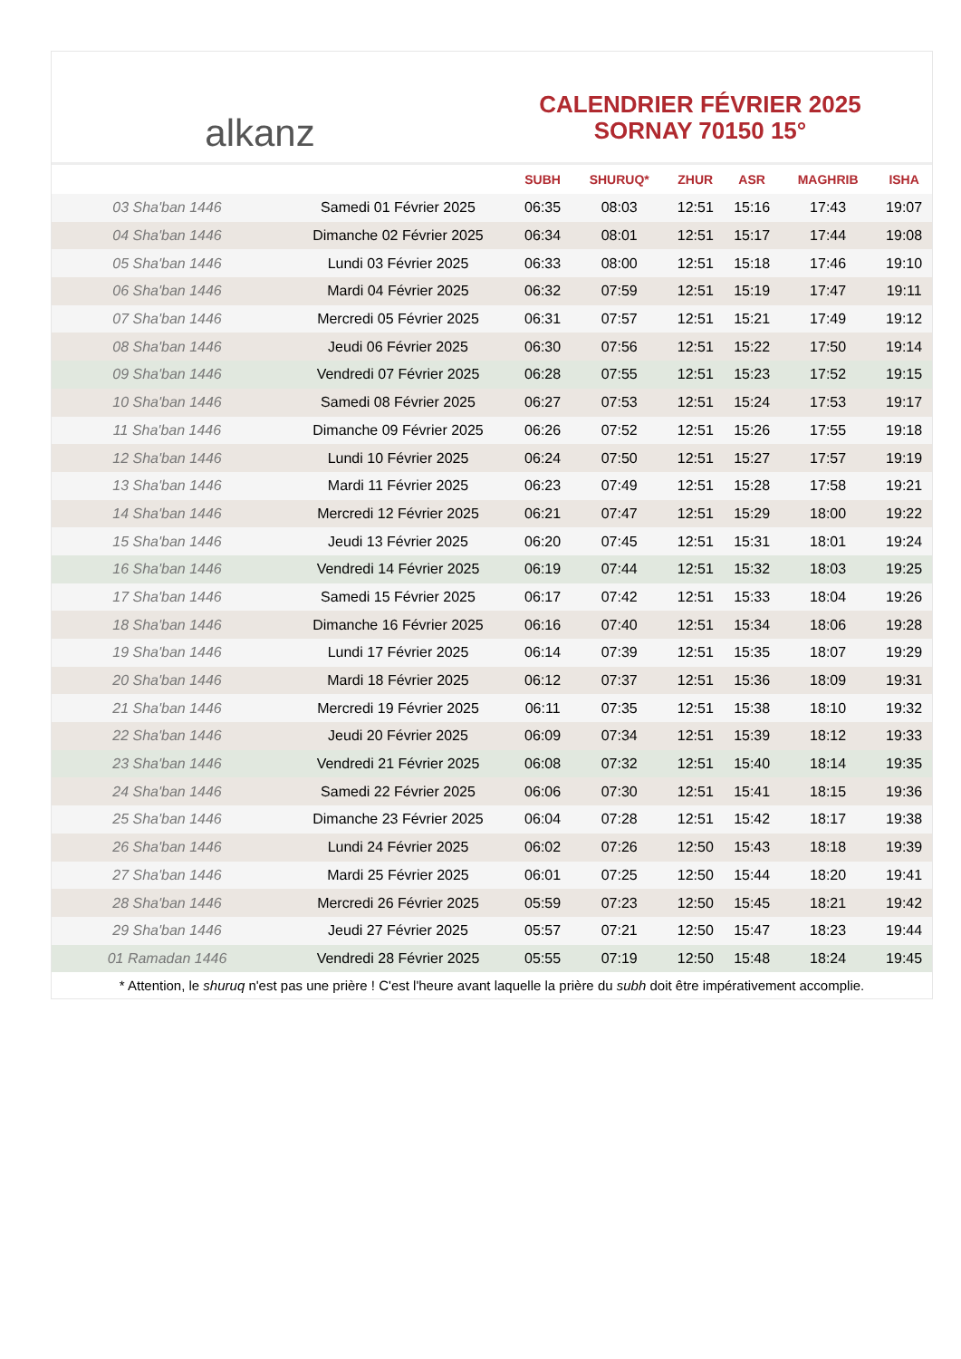alkanz
CALENDRIER FÉVRIER 2025
SORNAY 70150 15°
| | | SUBH | SHURUQ* | ZHUR | ASR | MAGHRIB | ISHA |
| --- | --- | --- | --- | --- | --- | --- | --- |
| 03 Sha'ban 1446 | Samedi 01 Février 2025 | 06:35 | 08:03 | 12:51 | 15:16 | 17:43 | 19:07 |
| 04 Sha'ban 1446 | Dimanche 02 Février 2025 | 06:34 | 08:01 | 12:51 | 15:17 | 17:44 | 19:08 |
| 05 Sha'ban 1446 | Lundi 03 Février 2025 | 06:33 | 08:00 | 12:51 | 15:18 | 17:46 | 19:10 |
| 06 Sha'ban 1446 | Mardi 04 Février 2025 | 06:32 | 07:59 | 12:51 | 15:19 | 17:47 | 19:11 |
| 07 Sha'ban 1446 | Mercredi 05 Février 2025 | 06:31 | 07:57 | 12:51 | 15:21 | 17:49 | 19:12 |
| 08 Sha'ban 1446 | Jeudi 06 Février 2025 | 06:30 | 07:56 | 12:51 | 15:22 | 17:50 | 19:14 |
| 09 Sha'ban 1446 | Vendredi 07 Février 2025 | 06:28 | 07:55 | 12:51 | 15:23 | 17:52 | 19:15 |
| 10 Sha'ban 1446 | Samedi 08 Février 2025 | 06:27 | 07:53 | 12:51 | 15:24 | 17:53 | 19:17 |
| 11 Sha'ban 1446 | Dimanche 09 Février 2025 | 06:26 | 07:52 | 12:51 | 15:26 | 17:55 | 19:18 |
| 12 Sha'ban 1446 | Lundi 10 Février 2025 | 06:24 | 07:50 | 12:51 | 15:27 | 17:57 | 19:19 |
| 13 Sha'ban 1446 | Mardi 11 Février 2025 | 06:23 | 07:49 | 12:51 | 15:28 | 17:58 | 19:21 |
| 14 Sha'ban 1446 | Mercredi 12 Février 2025 | 06:21 | 07:47 | 12:51 | 15:29 | 18:00 | 19:22 |
| 15 Sha'ban 1446 | Jeudi 13 Février 2025 | 06:20 | 07:45 | 12:51 | 15:31 | 18:01 | 19:24 |
| 16 Sha'ban 1446 | Vendredi 14 Février 2025 | 06:19 | 07:44 | 12:51 | 15:32 | 18:03 | 19:25 |
| 17 Sha'ban 1446 | Samedi 15 Février 2025 | 06:17 | 07:42 | 12:51 | 15:33 | 18:04 | 19:26 |
| 18 Sha'ban 1446 | Dimanche 16 Février 2025 | 06:16 | 07:40 | 12:51 | 15:34 | 18:06 | 19:28 |
| 19 Sha'ban 1446 | Lundi 17 Février 2025 | 06:14 | 07:39 | 12:51 | 15:35 | 18:07 | 19:29 |
| 20 Sha'ban 1446 | Mardi 18 Février 2025 | 06:12 | 07:37 | 12:51 | 15:36 | 18:09 | 19:31 |
| 21 Sha'ban 1446 | Mercredi 19 Février 2025 | 06:11 | 07:35 | 12:51 | 15:38 | 18:10 | 19:32 |
| 22 Sha'ban 1446 | Jeudi 20 Février 2025 | 06:09 | 07:34 | 12:51 | 15:39 | 18:12 | 19:33 |
| 23 Sha'ban 1446 | Vendredi 21 Février 2025 | 06:08 | 07:32 | 12:51 | 15:40 | 18:14 | 19:35 |
| 24 Sha'ban 1446 | Samedi 22 Février 2025 | 06:06 | 07:30 | 12:51 | 15:41 | 18:15 | 19:36 |
| 25 Sha'ban 1446 | Dimanche 23 Février 2025 | 06:04 | 07:28 | 12:51 | 15:42 | 18:17 | 19:38 |
| 26 Sha'ban 1446 | Lundi 24 Février 2025 | 06:02 | 07:26 | 12:50 | 15:43 | 18:18 | 19:39 |
| 27 Sha'ban 1446 | Mardi 25 Février 2025 | 06:01 | 07:25 | 12:50 | 15:44 | 18:20 | 19:41 |
| 28 Sha'ban 1446 | Mercredi 26 Février 2025 | 05:59 | 07:23 | 12:50 | 15:45 | 18:21 | 19:42 |
| 29 Sha'ban 1446 | Jeudi 27 Février 2025 | 05:57 | 07:21 | 12:50 | 15:47 | 18:23 | 19:44 |
| 01 Ramadan 1446 | Vendredi 28 Février 2025 | 05:55 | 07:19 | 12:50 | 15:48 | 18:24 | 19:45 |
* Attention, le shuruq n'est pas une prière ! C'est l'heure avant laquelle la prière du subh doit être impérativement accomplie.